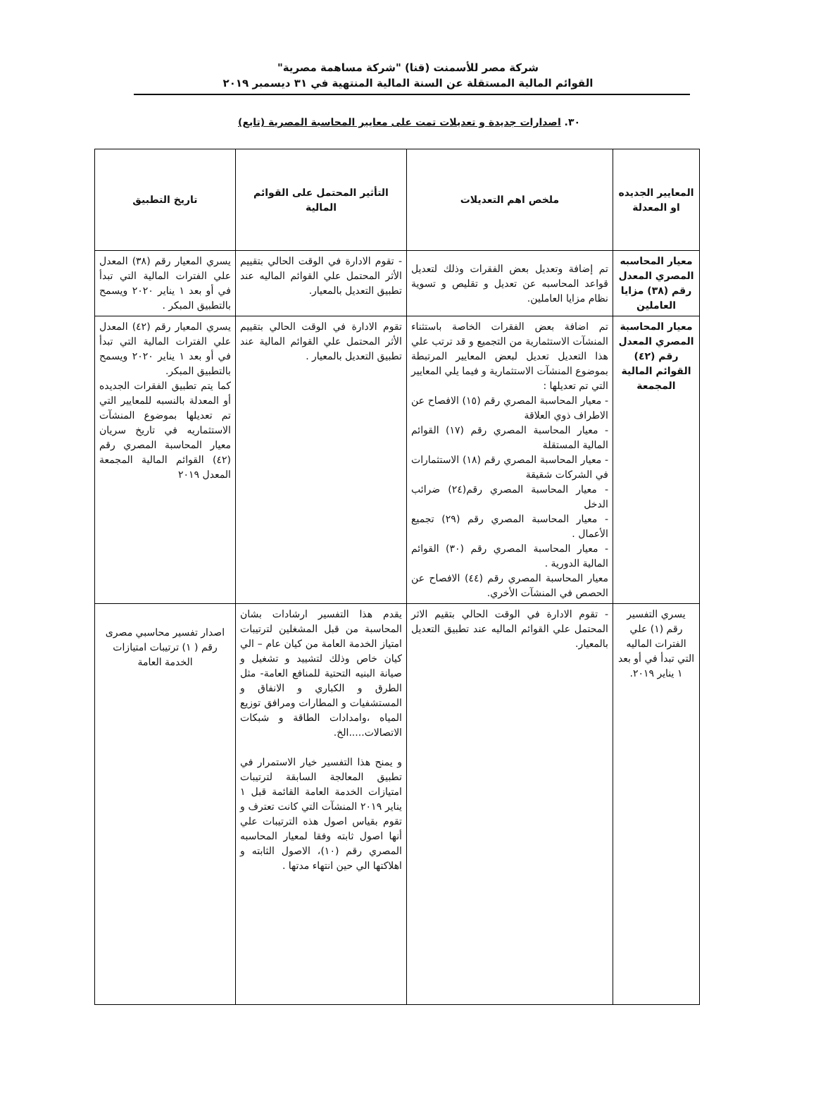شركة مصر للأسمنت (قنا) "شركة مساهمة مصرية"
القوائم المالية المستقلة عن السنة المالية المنتهية في ٣١ ديسمبر ٢٠١٩
٣٠. اصدارات جديدة و تعديلات تمت على معايير المحاسبة المصرية (تابع)
| المعايير الجديده او المعدلة | ملخص اهم التعديلات | التأثير المحتمل على القوائم المالية | تاريخ التطبيق |
| --- | --- | --- | --- |
| معيار المحاسبه المصري المعدل رقم (٣٨) مزايا العاملين | تم إضافة وتعديل بعض الفقرات وذلك لتعديل قواعد المحاسبه عن تعديل و تقليص و تسوية نظام مزايا العاملين. | - تقوم الادارة في الوقت الحالي بتقييم الأثر المحتمل علي القوائم الماليه عند تطبيق التعديل بالمعيار. | يسري المعيار رقم (٣٨) المعدل علي الفترات المالية التي تبدأ في أو بعد ١ يناير ٢٠٢٠ ويسمح بالتطبيق المبكر . |
| معيار المحاسبة المصري المعدل رقم (٤٢) القوائم المالية المجمعة | تم اضافة بعض الفقرات الخاصة باستثناء المنشآت الاستثمارية من التجميع و قد ترتب علي هذا التعديل تعديل لبعض المعايير المرتبطة بموضوع المنشآت الاستثمارية و فيما يلي المعايير التي تم تعديلها : - معيار المحاسبة المصري رقم (١٥) الافصاح عن الاطراف ذوي العلاقة - معيار المحاسبة المصري رقم (١٧) القوائم المالية المستقلة - معيار المحاسبة المصري رقم (١٨) الاستثمارات في الشركات شقيقة - معيار المحاسبة المصري رقم(٢٤) ضرائب الدخل - معيار المحاسبة المصري رقم (٢٩) تجميع الأعمال . - معيار المحاسبة المصري رقم (٣٠) القوائم المالية الدورية . معيار المحاسبة المصري رقم (٤٤) الافصاح عن الحصص في المنشآت الأخري. | تقوم الادارة في الوقت الحالي بتقييم الأثر المحتمل علي القوائم المالية عند تطبيق التعديل بالمعيار . | يسري المعيار رقم (٤٢) المعدل علي الفترات المالية التي تبدأ في أو بعد ١ يناير ٢٠٢٠ ويسمح بالتطبيق المبكر. كما يتم تطبيق الفقرات الجديده أو المعدلة بالنسبه للمعايير التي تم تعديلها بموضوع المنشآت الاستثماريه في تاريخ سريان معيار المحاسبة المصري رقم (٤٢) القوائم المالية المجمعة المعدل ٢٠١٩ |
| يسري التفسير رقم (١) علي الفترات الماليه التي تبدأ في أو بعد ١ يناير ٢٠١٩. | - تقوم الادارة في الوقت الحالي بتقيم الاثر المحتمل علي القوائم الماليه عند تطبيق التعديل بالمعيار. | يقدم هذا التفسير ارشادات بشان المحاسبة من قبل المشغلين لترتيبات امتياز الخدمة العامة من كيان عام – الي كيان خاص وذلك لتشييد و تشغيل و صيانة البنيه التحتية للمنافع العامة- مثل الطرق و الكباري و الانفاق و المستشفيات و المطارات ومرافق توزيع المياه ،وامدادات الطاقة و شبكات الاتصالات.....الخ. و يمنح هذا التفسير خيار الاستمرار في تطبيق المعالجة السابقة لترتيبات امتيازات الخدمة العامة القائمة قبل ١ يناير ٢٠١٩ المنشآت التي كانت تعترف و تقوم بقياس اصول هذه الترتيبات علي أنها اصول ثابته وفقا لمعيار المحاسبه المصري رقم (١٠)، الاصول الثابته و اهلاكتها الي حين انتهاء مدتها . | اصدار تفسير محاسبي مصرى رقم ( ١) ترتيبات امتيازات الخدمة العامة |